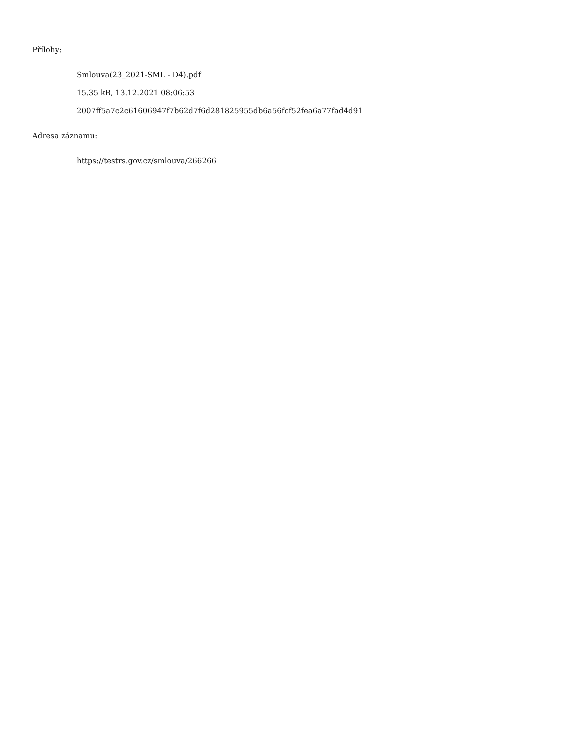Přílohy:
Smlouva(23_2021-SML - D4).pdf
15.35 kB, 13.12.2021 08:06:53
2007ff5a7c2c61606947f7b62d7f6d281825955db6a56fcf52fea6a77fad4d91
Adresa záznamu:
https://testrs.gov.cz/smlouva/266266